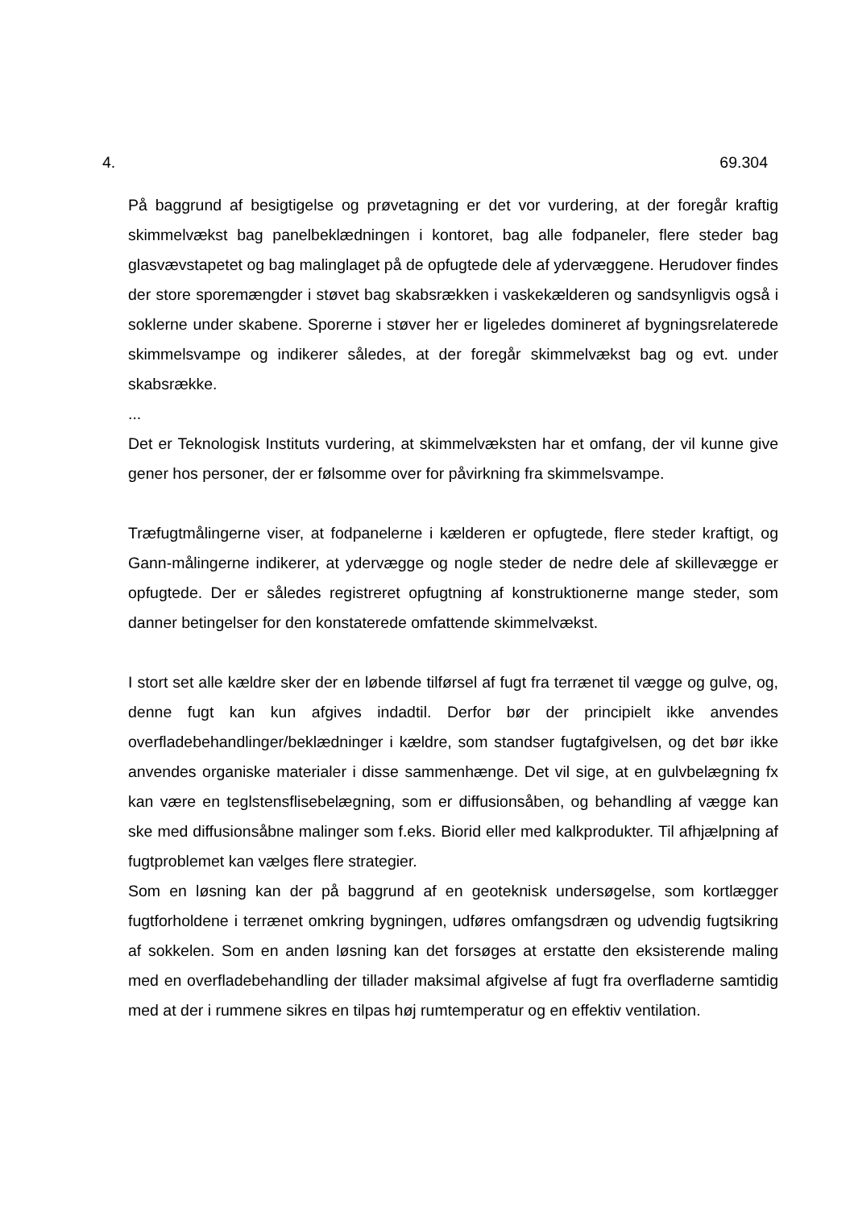4. 69.304
På baggrund af besigtigelse og prøvetagning er det vor vurdering, at der foregår kraftig skimmelvækst bag panelbeklædningen i kontoret, bag alle fodpaneler, flere steder bag glasvævstapetet og bag malinglaget på de opfugtede dele af ydervæggene. Herudover findes der store sporemængder i støvet bag skabsrækken i vaskekælderen og sandsynligvis også i soklerne under skabene. Sporerne i støver her er ligeledes domineret af bygningsrelaterede skimmelsvampe og indikerer således, at der foregår skimmelvækst bag og evt. under skabsrække.
...
Det er Teknologisk Instituts vurdering, at skimmelvæksten har et omfang, der vil kunne give gener hos personer, der er følsomme over for påvirkning fra skimmelsvampe.
Træfugtmålingerne viser, at fodpanelerne i kælderen er opfugtede, flere steder kraftigt, og Gann-målingerne indikerer, at ydervægge og nogle steder de nedre dele af skillevægge er opfugtede. Der er således registreret opfugtning af konstruktionerne mange steder, som danner betingelser for den konstaterede omfattende skimmelvækst.
I stort set alle kældre sker der en løbende tilførsel af fugt fra terrænet til vægge og gulve, og, denne fugt kan kun afgives indadtil. Derfor bør der principielt ikke anvendes overfladebehandlinger/beklædninger i kældre, som standser fugtafgivelsen, og det bør ikke anvendes organiske materialer i disse sammenhænge. Det vil sige, at en gulvbelægning fx kan være en teglstensflisebelægning, som er diffusionsåben, og behandling af vægge kan ske med diffusionsåbne malinger som f.eks. Biorid eller med kalkprodukter. Til afhjælpning af fugtproblemet kan vælges flere strategier.
Som en løsning kan der på baggrund af en geoteknisk undersøgelse, som kortlægger fugtforholdene i terrænet omkring bygningen, udføres omfangsdræn og udvendig fugtsikring af sokkelen. Som en anden løsning kan det forsøges at erstatte den eksisterende maling med en overfladebehandling der tillader maksimal afgivelse af fugt fra overfladerne samtidig med at der i rummene sikres en tilpas høj rumtemperatur og en effektiv ventilation.